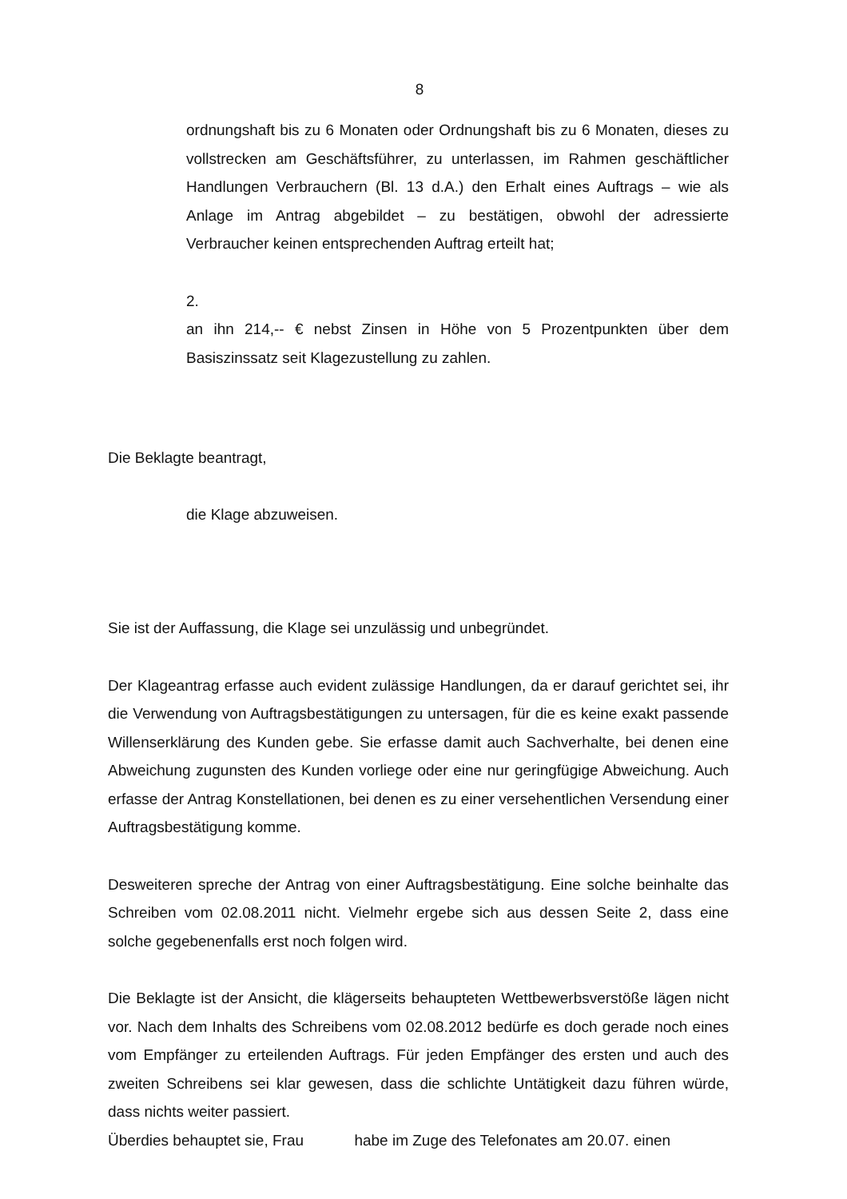8
ordnungshaft bis zu 6 Monaten oder Ordnungshaft bis zu 6 Monaten, dieses zu vollstrecken am Geschäftsführer, zu unterlassen, im Rahmen geschäftlicher Handlungen Verbrauchern (Bl. 13 d.A.) den Erhalt eines Auftrags – wie als Anlage im Antrag abgebildet – zu bestätigen, obwohl der adressierte Verbraucher keinen entsprechenden Auftrag erteilt hat;
2.
an ihn 214,-- € nebst Zinsen in Höhe von 5 Prozentpunkten über dem Basiszinssatz seit Klagezustellung zu zahlen.
Die Beklagte beantragt,
die Klage abzuweisen.
Sie ist der Auffassung, die Klage sei unzulässig und unbegründet.
Der Klageantrag erfasse auch evident zulässige Handlungen, da er darauf gerichtet sei, ihr die Verwendung von Auftragsbestätigungen zu untersagen, für die es keine exakt passende Willenserklärung des Kunden gebe. Sie erfasse damit auch Sachverhalte, bei denen eine Abweichung zugunsten des Kunden vorliege oder eine nur geringfügige Abweichung. Auch erfasse der Antrag Konstellationen, bei denen es zu einer versehentlichen Versendung einer Auftragsbestätigung komme.
Desweiteren spreche der Antrag von einer Auftragsbestätigung. Eine solche beinhalte das Schreiben vom 02.08.2011 nicht. Vielmehr ergebe sich aus dessen Seite 2, dass eine solche gegebenenfalls erst noch folgen wird.
Die Beklagte ist der Ansicht, die klägerseits behaupteten Wettbewerbsverstöße lägen nicht vor. Nach dem Inhalts des Schreibens vom 02.08.2012 bedürfe es doch gerade noch eines vom Empfänger zu erteilenden Auftrags. Für jeden Empfänger des ersten und auch des zweiten Schreibens sei klar gewesen, dass die schlichte Untätigkeit dazu führen würde, dass nichts weiter passiert.
Überdies behauptet sie, Frau habe im Zuge des Telefonates am 20.07. einen